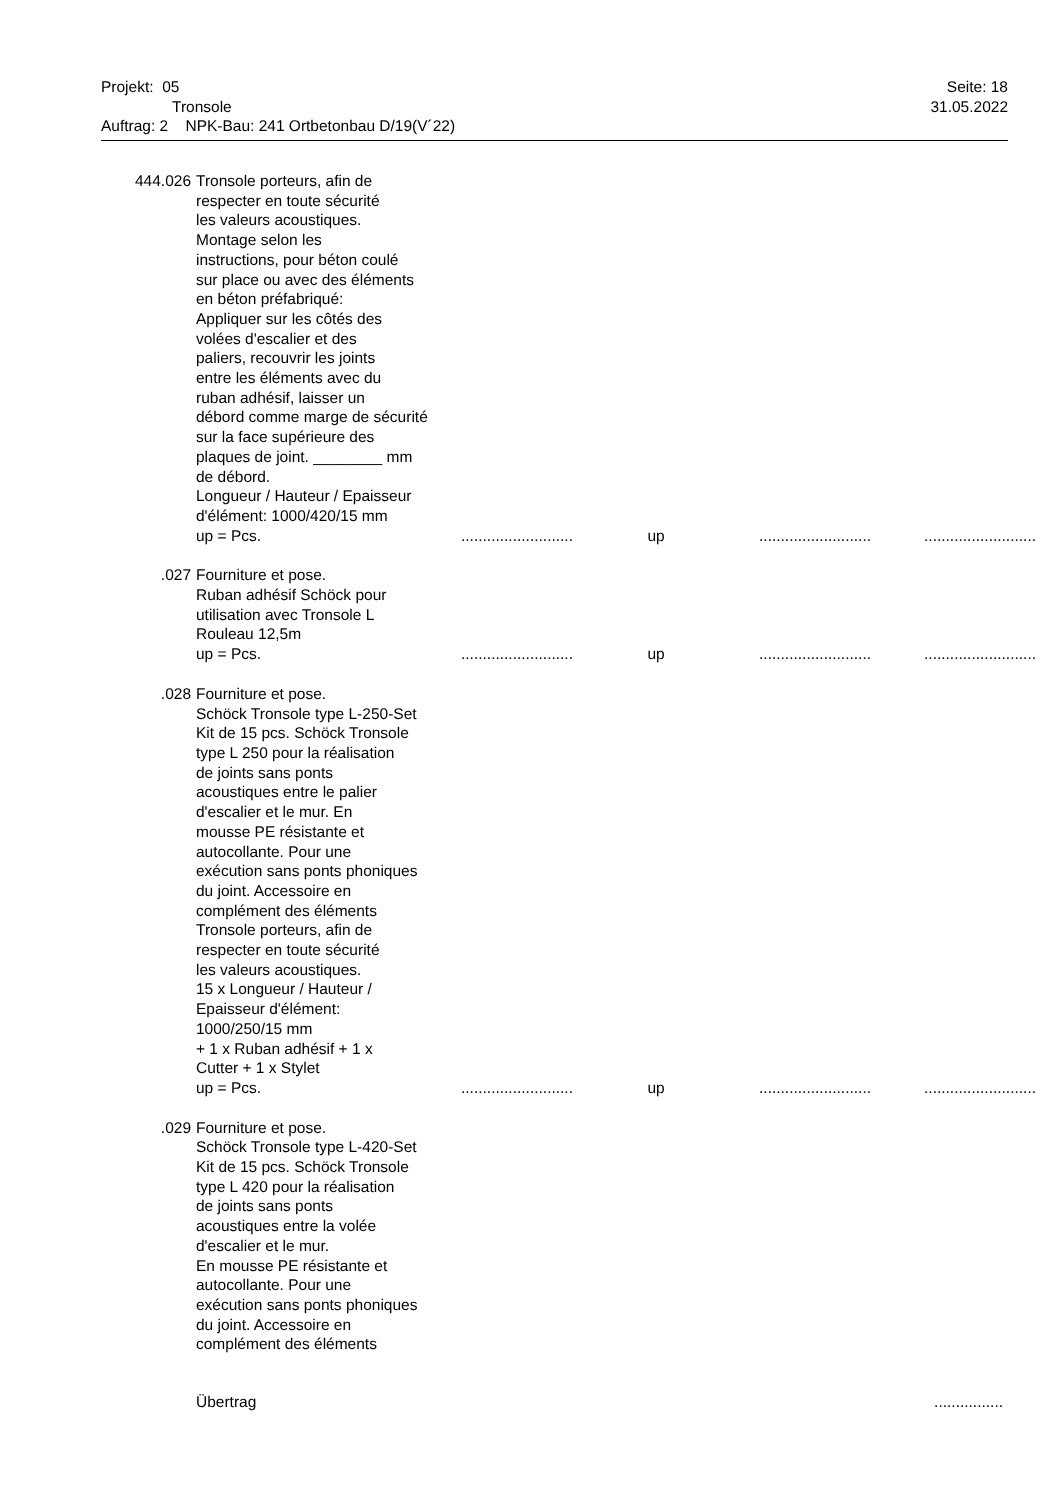Projekt: 05 Seite: 18
Tronsole 31.05.2022
Auftrag: 2 NPK-Bau: 241 Ortbetonbau D/19(V´22)
444.026 Tronsole porteurs, afin de
respecter en toute sécurité
les valeurs acoustiques.
Montage selon les
instructions, pour béton coulé
sur place ou avec des éléments
en béton préfabriqué:
Appliquer sur les côtés des
volées d'escalier et des
paliers, recouvrir les joints
entre les éléments avec du
ruban adhésif, laisser un
débord comme marge de sécurité
sur la face supérieure des
plaques de joint. ________ mm
de débord.
Longueur / Hauteur / Epaisseur
d'élément: 1000/420/15 mm
up = Pcs. ..........................
up ..........................
..........................
.027 Fourniture et pose.
Ruban adhésif Schöck pour
utilisation avec Tronsole L
Rouleau 12,5m
up = Pcs. ..........................
up ..........................
..........................
.028 Fourniture et pose.
Schöck Tronsole type L-250-Set
Kit de 15 pcs. Schöck Tronsole
type L 250 pour la réalisation
de joints sans ponts
acoustiques entre le palier
d'escalier et le mur. En
mousse PE résistante et
autocollante. Pour une
exécution sans ponts phoniques
du joint. Accessoire en
complément des éléments
Tronsole porteurs, afin de
respecter en toute sécurité
les valeurs acoustiques.
15 x Longueur / Hauteur /
Epaisseur d'élément:
1000/250/15 mm
+ 1 x Ruban adhésif + 1 x
Cutter + 1 x Stylet
up = Pcs. ..........................
up ..........................
..........................
.029 Fourniture et pose.
Schöck Tronsole type L-420-Set
Kit de 15 pcs. Schöck Tronsole
type L 420 pour la réalisation
de joints sans ponts
acoustiques entre la volée
d'escalier et le mur.
En mousse PE résistante et
autocollante. Pour une
exécution sans ponts phoniques
du joint. Accessoire en
complément des éléments
Übertrag ................